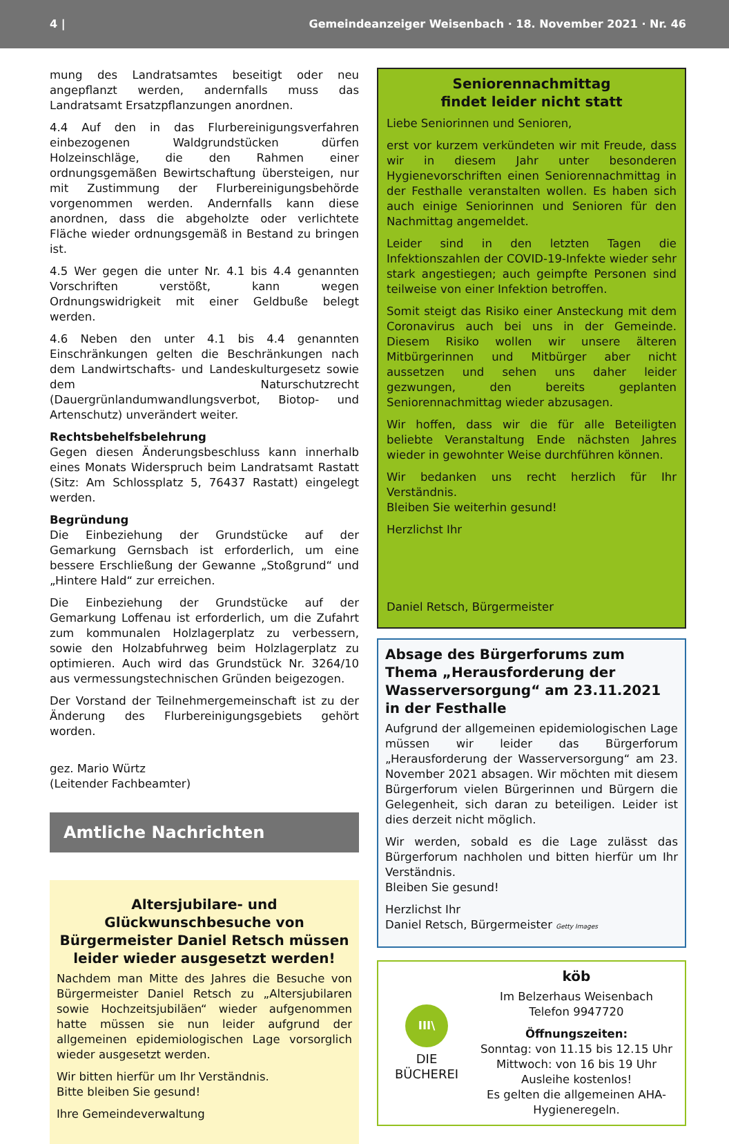4 | Gemeindeanzeiger Weisenbach · 18. November 2021 · Nr. 46
mung des Landratsamtes beseitigt oder neu angepflanzt werden, andernfalls muss das Landratsamt Ersatzpflanzungen anordnen.
4.4 Auf den in das Flurbereinigungsverfahren einbezogenen Waldgrundstücken dürfen Holzeinschläge, die den Rahmen einer ordnungsgemäßen Bewirtschaftung übersteigen, nur mit Zustimmung der Flurbereinigungsbehörde vorgenommen werden. Andernfalls kann diese anordnen, dass die abgeholzte oder verlichtete Fläche wieder ordnungsgemäß in Bestand zu bringen ist.
4.5 Wer gegen die unter Nr. 4.1 bis 4.4 genannten Vorschriften verstößt, kann wegen Ordnungswidrigkeit mit einer Geldbuße belegt werden.
4.6 Neben den unter 4.1 bis 4.4 genannten Einschränkungen gelten die Beschränkungen nach dem Landwirtschafts- und Landeskulturgesetz sowie dem Naturschutzrecht (Dauergrünlandumwandlungsverbot, Biotop- und Artenschutz) unverändert weiter.
Rechtsbehelfsbelehrung
Gegen diesen Änderungsbeschluss kann innerhalb eines Monats Widerspruch beim Landratsamt Rastatt (Sitz: Am Schlossplatz 5, 76437 Rastatt) eingelegt werden.
Begründung
Die Einbeziehung der Grundstücke auf der Gemarkung Gernsbach ist erforderlich, um eine bessere Erschließung der Gewanne „Stoßgrund“ und „Hintere Hald“ zur erreichen.
Die Einbeziehung der Grundstücke auf der Gemarkung Loffenau ist erforderlich, um die Zufahrt zum kommunalen Holzlagerplatz zu verbessern, sowie den Holzabfuhrweg beim Holzlagerplatz zu optimieren. Auch wird das Grundstück Nr. 3264/10 aus vermessungstechnischen Gründen beigezogen.
Der Vorstand der Teilnehmergemeinschaft ist zu der Änderung des Flurbereinigungsgebiets gehört worden.
gez. Mario Würtz
(Leitender Fachbeamter)
Amtliche Nachrichten
Altersjubilare- und Glückwunschbesuche von Bürgermeister Daniel Retsch müssen leider wieder ausgesetzt werden!
Nachdem man Mitte des Jahres die Besuche von Bürgermeister Daniel Retsch zu „Altersjubilaren sowie Hochzeitsjubiläen“ wieder aufgenommen hatte müssen sie nun leider aufgrund der allgemeinen epidemiologischen Lage vorsorglich wieder ausgesetzt werden.
Wir bitten hierfür um Ihr Verständnis.
Bitte bleiben Sie gesund!
Ihre Gemeindeverwaltung
Seniorennachmittag
findet leider nicht statt
Liebe Seniorinnen und Senioren,
erst vor kurzem verkündeten wir mit Freude, dass wir in diesem Jahr unter besonderen Hygienevorschriften einen Seniorennachmittag in der Festhalle veranstalten wollen. Es haben sich auch einige Seniorinnen und Senioren für den Nachmittag angemeldet.
Leider sind in den letzten Tagen die Infektionszahlen der COVID-19-Infekte wieder sehr stark angestiegen; auch geimpfte Personen sind teilweise von einer Infektion betroffen.
Somit steigt das Risiko einer Ansteckung mit dem Coronavirus auch bei uns in der Gemeinde. Diesem Risiko wollen wir unsere älteren Mitbürgerinnen und Mitbürger aber nicht aussetzen und sehen uns daher leider gezwungen, den bereits geplanten Seniorennachmittag wieder abzusagen.
Wir hoffen, dass wir die für alle Beteiligten beliebte Veranstaltung Ende nächsten Jahres wieder in gewohnter Weise durchführen können.
Wir bedanken uns recht herzlich für Ihr Verständnis.
Bleiben Sie weiterhin gesund!
Herzlichst Ihr
Daniel Retsch, Bürgermeister
Absage des Bürgerforums zum Thema „Herausforderung der Wasserversorgung“ am 23.11.2021 in der Festhalle
Aufgrund der allgemeinen epidemiologischen Lage müssen wir leider das Bürgerforum „Herausforderung der Wasserversorgung“ am 23. November 2021 absagen. Wir möchten mit diesem Bürgerforum vielen Bürgerinnen und Bürgern die Gelegenheit, sich daran zu beteiligen. Leider ist dies derzeit nicht möglich.
Wir werden, sobald es die Lage zulässt das Bürgerforum nachholen und bitten hierfür um Ihr Verständnis.
Bleiben Sie gesund!
Herzlichst Ihr
Daniel Retsch, Bürgermeister Getty Images
III\
DIE BÜCHEREI
köb
Im Belzerhaus Weisenbach
Telefon 9947720
Öffnungszeiten:
Sonntag: von 11.15 bis 12.15 Uhr
Mittwoch: von 16 bis 19 Uhr
Ausleihe kostenlos!
Es gelten die allgemeinen AHA-Hygieneregeln.